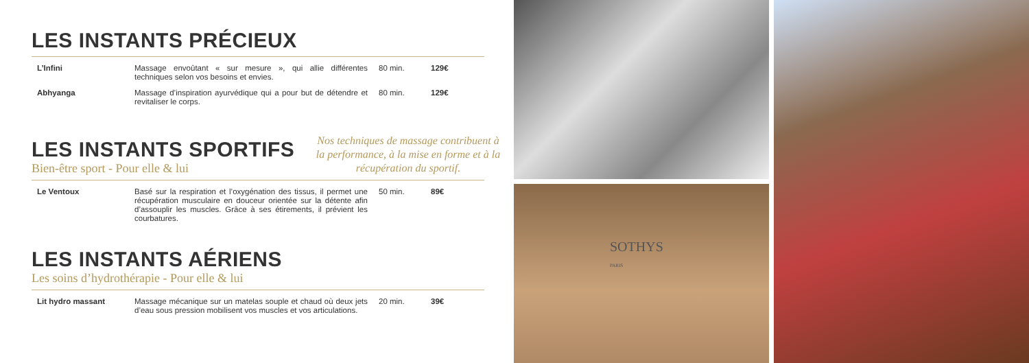LES INSTANTS PRÉCIEUX
| L’Infini | Massage envoûtant « sur mesure », qui allie différentes techniques selon vos besoins et envies. | 80 min. | 129€ |
| Abhyanga | Massage d’inspiration ayurvédique qui a pour but de détendre et revitaliser le corps. | 80 min. | 129€ |
LES INSTANTS SPORTIFS
Bien-être sport - Pour elle & lui
| Le Ventoux | Basé sur la respiration et l’oxygénation des tissus, il permet une récupération musculaire en douceur orientée sur la détente afin d’assouplir les muscles. Grâce à ses étirements, il prévient les courbatures. | 50 min. | 89€ |
LES INSTANTS AÉRIENS
Les soins d’hydrothérapie - Pour elle & lui
| Lit hydro massant | Massage mécanique sur un matelas souple et chaud où deux jets d’eau sous pression mobilisent vos muscles et vos articulations. | 20 min. | 39€ |
Nos techniques de massage contribuent à la performance, à la mise en forme et à la récupération du sportif.
SOTHYS
PARIS